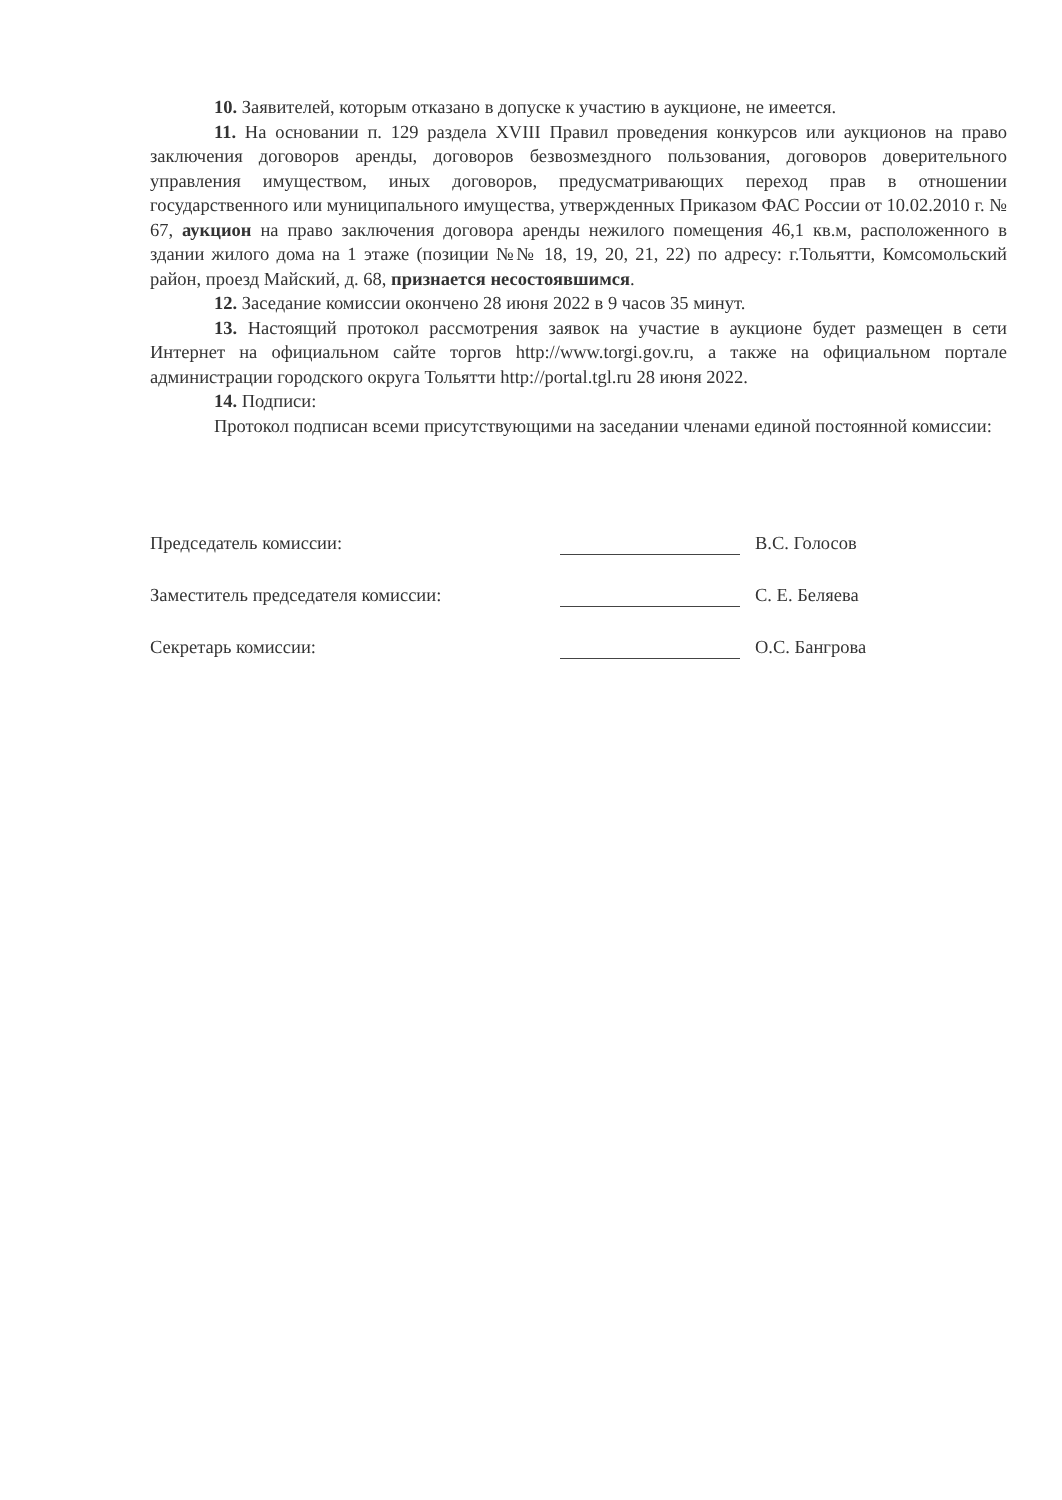10. Заявителей, которым отказано в допуске к участию в аукционе, не имеется.
11. На основании п. 129 раздела XVIII Правил проведения конкурсов или аукционов на право заключения договоров аренды, договоров безвозмездного пользования, договоров доверительного управления имуществом, иных договоров, предусматривающих переход прав в отношении государственного или муниципального имущества, утвержденных Приказом ФАС России от 10.02.2010 г. № 67, аукцион на право заключения договора аренды нежилого помещения 46,1 кв.м, расположенного в здании жилого дома на 1 этаже (позиции №№ 18, 19, 20, 21, 22) по адресу: г.Тольятти, Комсомольский район, проезд Майский, д. 68, признается несостоявшимся.
12. Заседание комиссии окончено 28 июня 2022 в 9 часов 35 минут.
13. Настоящий протокол рассмотрения заявок на участие в аукционе будет размещен в сети Интернет на официальном сайте торгов http://www.torgi.gov.ru, а также на официальном портале администрации городского округа Тольятти http://portal.tgl.ru 28 июня 2022.
14. Подписи:
Протокол подписан всеми присутствующими на заседании членами единой постоянной комиссии:
Председатель комиссии:
В.С. Голосов
Заместитель председателя комиссии:
С. Е. Беляева
Секретарь комиссии:
О.С. Бангрова